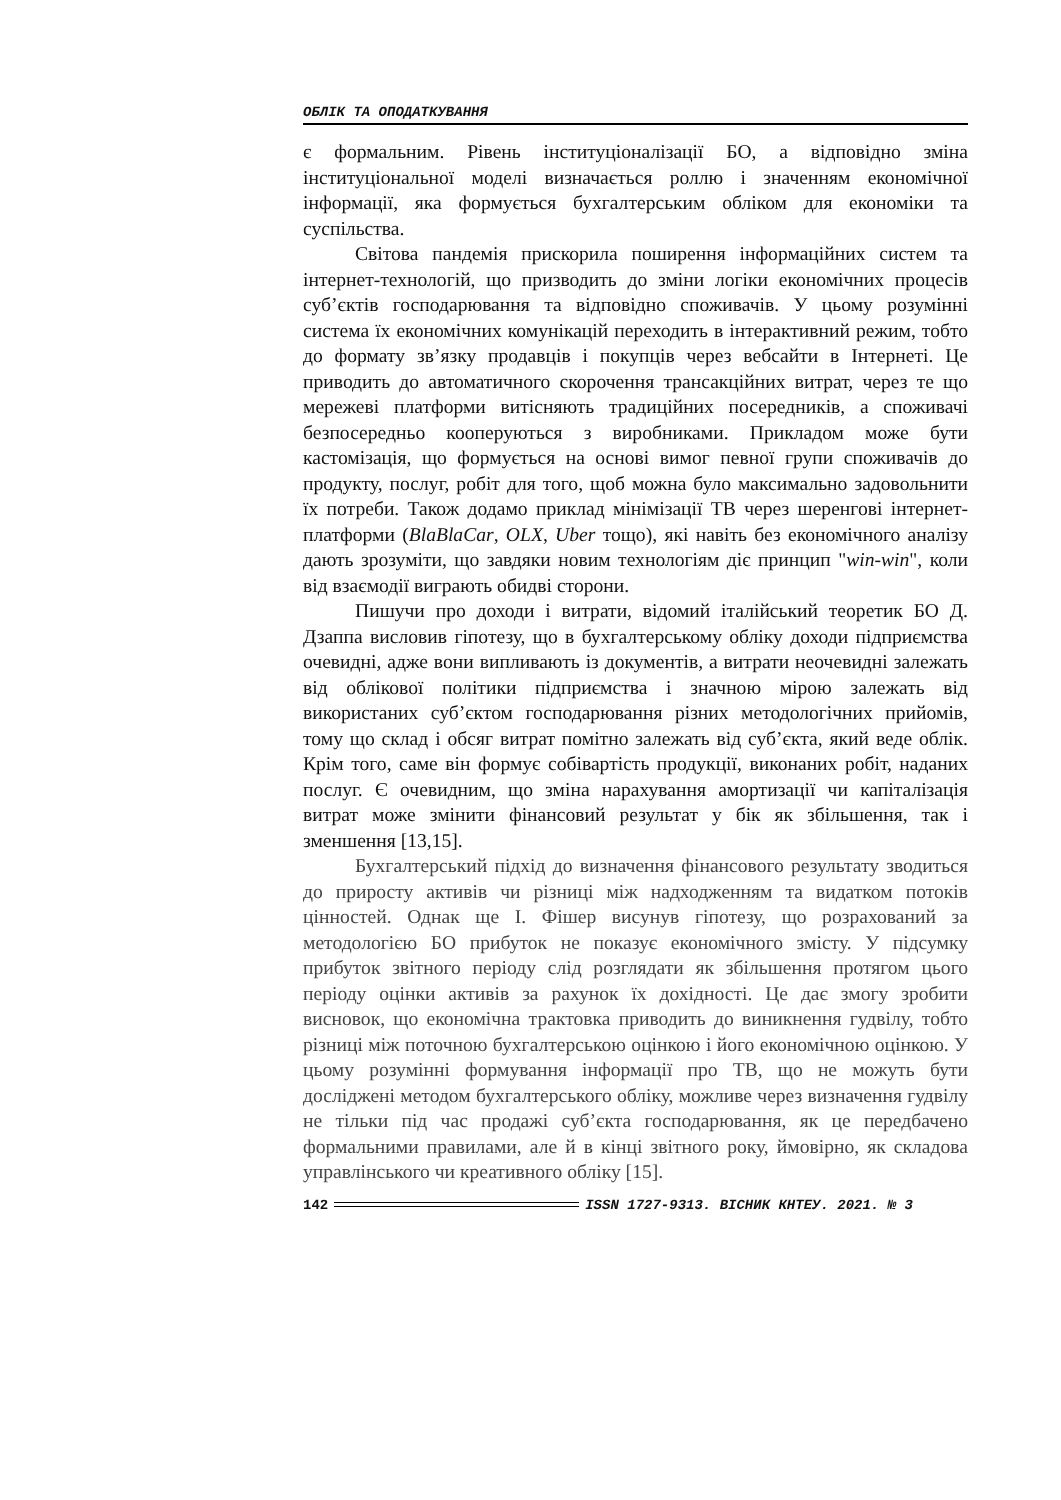ОБЛІК ТА ОПОДАТКУВАННЯ
є формальним. Рівень інституціоналізації БО, а відповідно зміна інституціональної моделі визначається роллю і значенням економічної інформації, яка формується бухгалтерським обліком для економіки та суспільства.
Світова пандемія прискорила поширення інформаційних систем та інтернет-технологій, що призводить до зміни логіки економічних процесів суб’єктів господарювання та відповідно споживачів. У цьому розумінні система їх економічних комунікацій переходить в інтерактивний режим, тобто до формату зв’язку продавців і покупців через вебсайти в Інтернеті. Це приводить до автоматичного скорочення трансакційних витрат, через те що мережеві платформи витісняють традиційних посередників, а споживачі безпосередньо кооперуються з виробниками. Прикладом може бути кастомізація, що формується на основі вимог певної групи споживачів до продукту, послуг, робіт для того, щоб можна було максимально задовольнити їх потреби. Також додамо приклад мінімізації ТВ через шеренгові інтернет-платформи (BlaBlaCar, OLX, Uber тощо), які навіть без економічного аналізу дають зрозуміти, що завдяки новим технологіям діє принцип "win-win", коли від взаємодії виграють обидві сторони.
Пишучи про доходи і витрати, відомий італійський теоретик БО Д. Дзаппа висловив гіпотезу, що в бухгалтерському обліку доходи підприємства очевидні, адже вони випливають із документів, а витрати неочевидні залежать від облікової політики підприємства і значною мірою залежать від використаних суб’єктом господарювання різних методологічних прийомів, тому що склад і обсяг витрат помітно залежать від суб’єкта, який веде облік. Крім того, саме він формує собівартість продукції, виконаних робіт, наданих послуг. Є очевидним, що зміна нарахування амортизації чи капіталізація витрат може змінити фінансовий результат у бік як збільшення, так і зменшення [13,15].
Бухгалтерський підхід до визначення фінансового результату зводиться до приросту активів чи різниці між надходженням та видатком потоків цінностей. Однак ще І. Фішер висунув гіпотезу, що розрахований за методологією БО прибуток не показує економічного змісту. У підсумку прибуток звітного періоду слід розглядати як збільшення протягом цього періоду оцінки активів за рахунок їх дохідності. Це дає змогу зробити висновок, що економічна трактовка приводить до виникнення гудвілу, тобто різниці між поточною бухгалтерською оцінкою і його економічною оцінкою. У цьому розумінні формування інформації про ТВ, що не можуть бути досліджені методом бухгалтерського обліку, можливе через визначення гудвілу не тільки під час продажі суб’єкта господарювання, як це передбачено формальними правилами, але й в кінці звітного року, ймовірно, як складова управлінського чи креативного обліку [15].
142 ISSN 1727-9313. ВІСНИК КНТЕУ. 2021. № 3